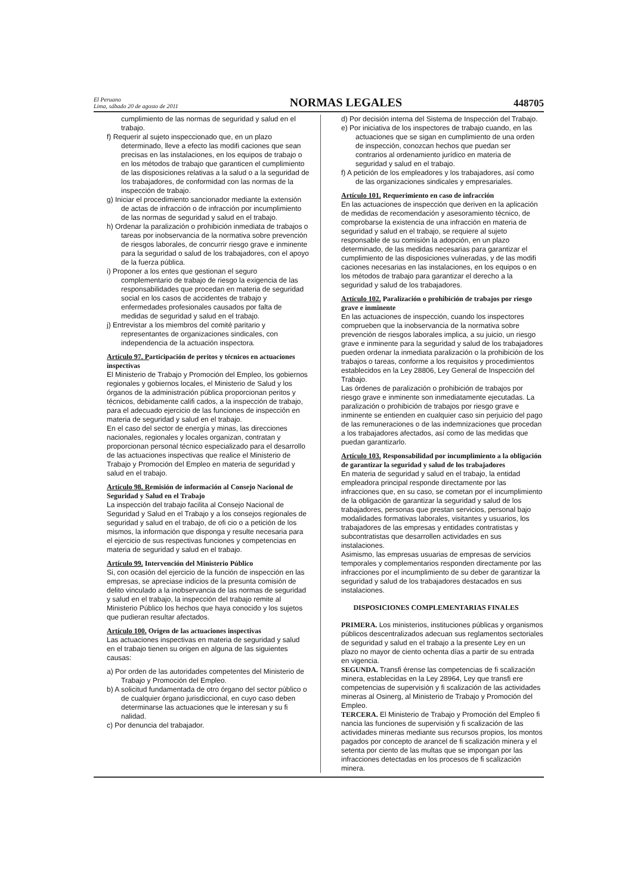El Peruano
Lima, sábado 20 de agosto de 2011
NORMAS LEGALES
448705
cumplimiento de las normas de seguridad y salud en el trabajo.
f) Requerir al sujeto inspeccionado que, en un plazo determinado, lleve a efecto las modifi caciones que sean precisas en las instalaciones, en los equipos de trabajo o en los métodos de trabajo que garanticen el cumplimiento de las disposiciones relativas a la salud o a la seguridad de los trabajadores, de conformidad con las normas de la inspección de trabajo.
g) Iniciar el procedimiento sancionador mediante la extensión de actas de infracción o de infracción por incumplimiento de las normas de seguridad y salud en el trabajo.
h) Ordenar la paralización o prohibición inmediata de trabajos o tareas por inobservancia de la normativa sobre prevención de riesgos laborales, de concurrir riesgo grave e inminente para la seguridad o salud de los trabajadores, con el apoyo de la fuerza pública.
i) Proponer a los entes que gestionan el seguro complementario de trabajo de riesgo la exigencia de las responsabilidades que procedan en materia de seguridad social en los casos de accidentes de trabajo y enfermedades profesionales causados por falta de medidas de seguridad y salud en el trabajo.
j) Entrevistar a los miembros del comité paritario y representantes de organizaciones sindicales, con independencia de la actuación inspectora.
Artículo 97. Participación de peritos y técnicos en actuaciones inspectivas
El Ministerio de Trabajo y Promoción del Empleo, los gobiernos regionales y gobiernos locales, el Ministerio de Salud y los órganos de la administración pública proporcionan peritos y técnicos, debidamente califi cados, a la inspección de trabajo, para el adecuado ejercicio de las funciones de inspección en materia de seguridad y salud en el trabajo.
En el caso del sector de energía y minas, las direcciones nacionales, regionales y locales organizan, contratan y proporcionan personal técnico especializado para el desarrollo de las actuaciones inspectivas que realice el Ministerio de Trabajo y Promoción del Empleo en materia de seguridad y salud en el trabajo.
Artículo 98. Remisión de información al Consejo Nacional de Seguridad y Salud en el Trabajo
La inspección del trabajo facilita al Consejo Nacional de Seguridad y Salud en el Trabajo y a los consejos regionales de seguridad y salud en el trabajo, de ofi cio o a petición de los mismos, la información que disponga y resulte necesaria para el ejercicio de sus respectivas funciones y competencias en materia de seguridad y salud en el trabajo.
Artículo 99. Intervención del Ministerio Público
Si, con ocasión del ejercicio de la función de inspección en las empresas, se apreciase indicios de la presunta comisión de delito vinculado a la inobservancia de las normas de seguridad y salud en el trabajo, la inspección del trabajo remite al Ministerio Público los hechos que haya conocido y los sujetos que pudieran resultar afectados.
Artículo 100. Origen de las actuaciones inspectivas
Las actuaciones inspectivas en materia de seguridad y salud en el trabajo tienen su origen en alguna de las siguientes causas:
a) Por orden de las autoridades competentes del Ministerio de Trabajo y Promoción del Empleo.
b) A solicitud fundamentada de otro órgano del sector público o de cualquier órgano jurisdiccional, en cuyo caso deben determinarse las actuaciones que le interesan y su fi nalidad.
c) Por denuncia del trabajador.
d) Por decisión interna del Sistema de Inspección del Trabajo.
e) Por iniciativa de los inspectores de trabajo cuando, en las actuaciones que se sigan en cumplimiento de una orden de inspección, conozcan hechos que puedan ser contrarios al ordenamiento jurídico en materia de seguridad y salud en el trabajo.
f) A petición de los empleadores y los trabajadores, así como de las organizaciones sindicales y empresariales.
Artículo 101. Requerimiento en caso de infracción
En las actuaciones de inspección que deriven en la aplicación de medidas de recomendación y asesoramiento técnico, de comprobarse la existencia de una infracción en materia de seguridad y salud en el trabajo, se requiere al sujeto responsable de su comisión la adopción, en un plazo determinado, de las medidas necesarias para garantizar el cumplimiento de las disposiciones vulneradas, y de las modifi caciones necesarias en las instalaciones, en los equipos o en los métodos de trabajo para garantizar el derecho a la seguridad y salud de los trabajadores.
Artículo 102. Paralización o prohibición de trabajos por riesgo grave e inminente
En las actuaciones de inspección, cuando los inspectores comprueben que la inobservancia de la normativa sobre prevención de riesgos laborales implica, a su juicio, un riesgo grave e inminente para la seguridad y salud de los trabajadores pueden ordenar la inmediata paralización o la prohibición de los trabajos o tareas, conforme a los requisitos y procedimientos establecidos en la Ley 28806, Ley General de Inspección del Trabajo.
Las órdenes de paralización o prohibición de trabajos por riesgo grave e inminente son inmediatamente ejecutadas. La paralización o prohibición de trabajos por riesgo grave e inminente se entienden en cualquier caso sin perjuicio del pago de las remuneraciones o de las indemnizaciones que procedan a los trabajadores afectados, así como de las medidas que puedan garantizarlo.
Artículo 103. Responsabilidad por incumplimiento a la obligación de garantizar la seguridad y salud de los trabajadores
En materia de seguridad y salud en el trabajo, la entidad empleadora principal responde directamente por las infracciones que, en su caso, se cometan por el incumplimiento de la obligación de garantizar la seguridad y salud de los trabajadores, personas que prestan servicios, personal bajo modalidades formativas laborales, visitantes y usuarios, los trabajadores de las empresas y entidades contratistas y subcontratistas que desarrollen actividades en sus instalaciones.
Asimismo, las empresas usuarias de empresas de servicios temporales y complementarios responden directamente por las infracciones por el incumplimiento de su deber de garantizar la seguridad y salud de los trabajadores destacados en sus instalaciones.
DISPOSICIONES COMPLEMENTARIAS FINALES
PRIMERA. Los ministerios, instituciones públicas y organismos públicos descentralizados adecuan sus reglamentos sectoriales de seguridad y salud en el trabajo a la presente Ley en un plazo no mayor de ciento ochenta días a partir de su entrada en vigencia.
SEGUNDA. Transfi érense las competencias de fi scalización minera, establecidas en la Ley 28964, Ley que transfi ere competencias de supervisión y fi scalización de las actividades mineras al Osinerg, al Ministerio de Trabajo y Promoción del Empleo.
TERCERA. El Ministerio de Trabajo y Promoción del Empleo fi nancia las funciones de supervisión y fi scalización de las actividades mineras mediante sus recursos propios, los montos pagados por concepto de arancel de fi scalización minera y el setenta por ciento de las multas que se impongan por las infracciones detectadas en los procesos de fi scalización minera.